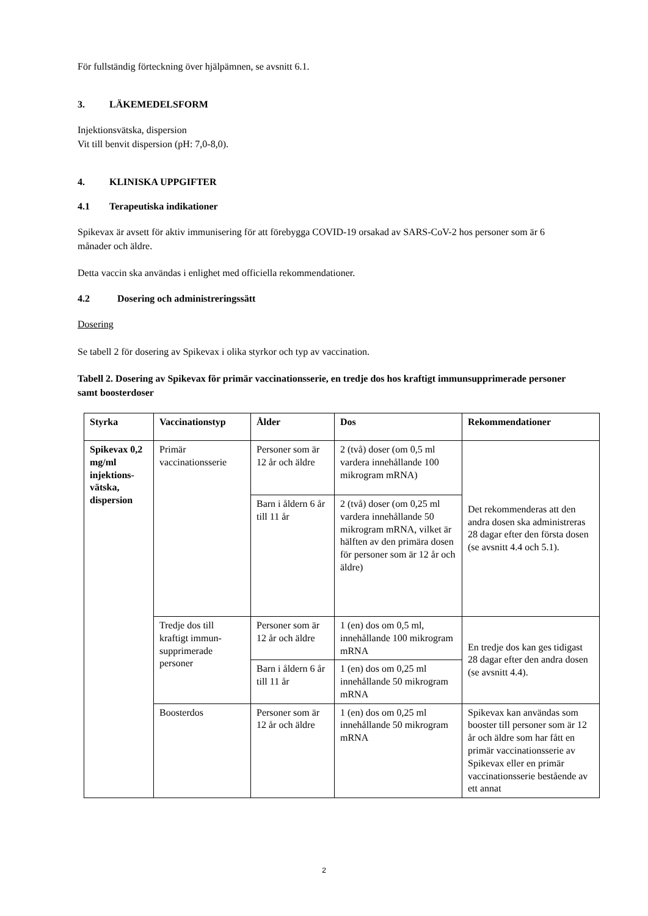För fullständig förteckning över hjälpämnen, se avsnitt 6.1.
3. LÄKEMEDELSFORM
Injektionsvätska, dispersion
Vit till benvit dispersion (pH: 7,0-8,0).
4. KLINISKA UPPGIFTER
4.1 Terapeutiska indikationer
Spikevax är avsett för aktiv immunisering för att förebygga COVID-19 orsakad av SARS-CoV-2 hos personer som är 6 månader och äldre.
Detta vaccin ska användas i enlighet med officiella rekommendationer.
4.2 Dosering och administreringssätt
Dosering
Se tabell 2 för dosering av Spikevax i olika styrkor och typ av vaccination.
Tabell 2. Dosering av Spikevax för primär vaccinationsserie, en tredje dos hos kraftigt immunsupprimerade personer samt boosterdoser
| Styrka | Vaccinationstyp | Ålder | Dos | Rekommendationer |
| --- | --- | --- | --- | --- |
| Spikevax 0,2 mg/ml injektions-vätska, dispersion | Primär vaccinationsserie | Personer som är 12 år och äldre | 2 (två) doser (om 0,5 ml vardera innehållande 100 mikrogram mRNA) | Det rekommenderas att den andra dosen ska administreras 28 dagar efter den första dosen (se avsnitt 4.4 och 5.1). |
| | | Barn i åldern 6 år till 11 år | 2 (två) doser (om 0,25 ml vardera innehållande 50 mikrogram mRNA, vilket är hälften av den primära dosen för personer som är 12 år och äldre) | |
| | Tredje dos till kraftigt immun-supprimerade personer | Personer som är 12 år och äldre | 1 (en) dos om 0,5 ml, innehållande 100 mikrogram mRNA | En tredje dos kan ges tidigast 28 dagar efter den andra dosen (se avsnitt 4.4). |
| | | Barn i åldern 6 år till 11 år | 1 (en) dos om 0,25 ml innehållande 50 mikrogram mRNA | |
| | Boosterdos | Personer som är 12 år och äldre | 1 (en) dos om 0,25 ml innehållande 50 mikrogram mRNA | Spikevax kan användas som booster till personer som är 12 år och äldre som har fått en primär vaccinationsserie av Spikevax eller en primär vaccinationsserie bestående av ett annat |
2